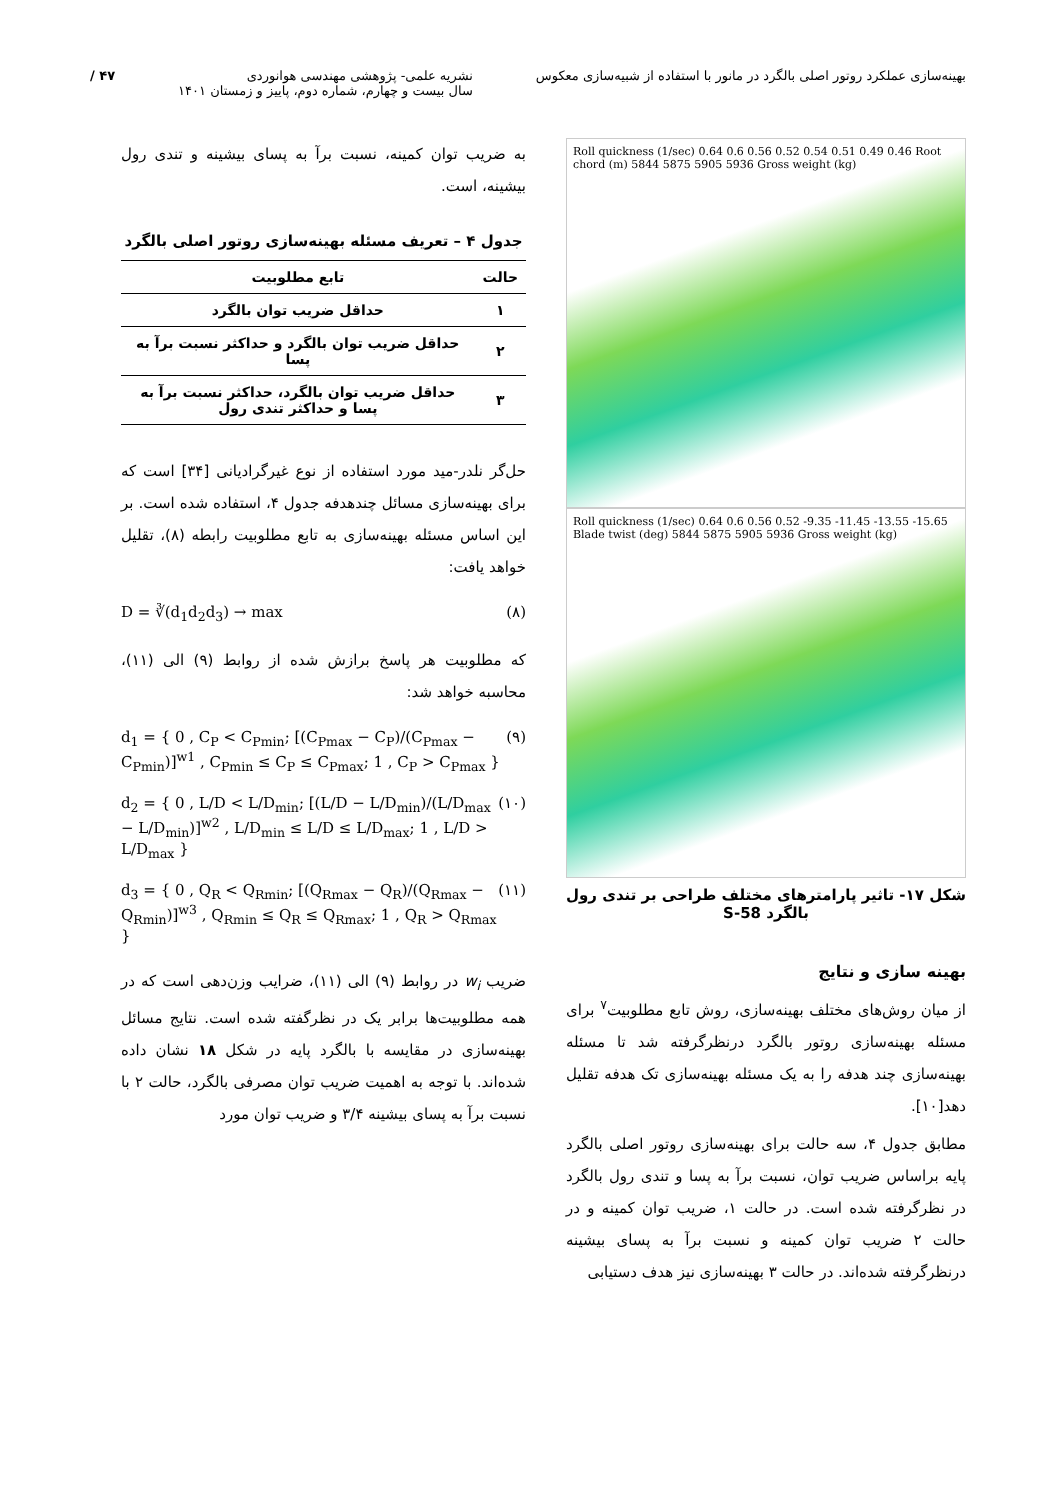بهینه‌سازی عملکرد روتور اصلی بالگرد در مانور با استفاده از شبیه‌سازی معکوس
نشریه علمی- پژوهشی مهندسی هوانوردی
سال بیست و چهارم، شماره دوم، پاییز و زمستان ۱۴۰۱
۴۷ /
Roll quickness (1/sec) 0.64 0.6 0.56 0.52 0.54 0.51 0.49 0.46 Root chord (m) 5844 5875 5905 5936 Gross weight (kg)
Roll quickness (1/sec) 0.64 0.6 0.56 0.52 -9.35 -11.45 -13.55 -15.65 Blade twist (deg) 5844 5875 5905 5936 Gross weight (kg)
شکل ۱۷- تاثیر پارامترهای مختلف طراحی بر تندی رول بالگرد S-58
بهینه سازی و نتایج
از میان روش‌های مختلف بهینه‌سازی، روش تابع مطلوبیت<sup>۷</sup> برای مسئله بهینه‌سازی روتور بالگرد درنظرگرفته شد تا مسئله بهینه‌سازی چند هدفه را به یک مسئله بهینه‌سازی تک هدفه تقلیل دهد[۱۰].
مطابق جدول ۴، سه حالت برای بهینه‌سازی روتور اصلی بالگرد پایه براساس ضریب توان، نسبت برآ به پسا و تندی رول بالگرد در نظرگرفته شده است. در حالت ۱، ضریب توان کمینه و در حالت ۲ ضریب توان کمینه و نسبت برآ به پسای بیشینه درنظرگرفته شده‌اند. در حالت ۳ بهینه‌سازی نیز هدف دستیابی
به ضریب توان کمینه، نسبت برآ به پسای بیشینه و تندی رول بیشینه، است.
جدول ۴ – تعریف مسئله بهینه‌سازی روتور اصلی بالگرد
| حالت | تابع مطلوبیت |
| --- | --- |
| ۱ | حداقل ضریب توان بالگرد |
| ۲ | حداقل ضریب توان بالگرد و حداکثر نسبت برآ به پسا |
| ۳ | حداقل ضریب توان بالگرد، حداکثر نسبت برآ به پسا و حداکثر تندی رول |
حل‌گر نلدر-مید مورد استفاده از نوع غیرگرادیانی [۳۴] است که برای بهینه‌سازی مسائل چندهدفه جدول ۴، استفاده شده است. بر این اساس مسئله بهینه‌سازی به تابع مطلوبیت رابطه (۸)، تقلیل خواهد یافت:
D = ∛(d<sub>1</sub>d<sub>2</sub>d<sub>3</sub>) → max (۸)
که مطلوبیت هر پاسخ برازش شده از روابط (۹) الی (۱۱)، محاسبه خواهد شد:
d<sub>1</sub> = { 0 , C<sub>P</sub> < C<sub>Pmin</sub>; [(C<sub>Pmax</sub> − C<sub>P</sub>)/(C<sub>Pmax</sub> − C<sub>Pmin</sub>)]<sup>w1</sup> , C<sub>Pmin</sub> ≤ C<sub>P</sub> ≤ C<sub>Pmax</sub>; 1 , C<sub>P</sub> > C<sub>Pmax</sub> } (۹)
d<sub>2</sub> = { 0 , L/D < L/D<sub>min</sub>; [(L/D − L/D<sub>min</sub>)/(L/D<sub>max</sub> − L/D<sub>min</sub>)]<sup>w2</sup> , L/D<sub>min</sub> ≤ L/D ≤ L/D<sub>max</sub>; 1 , L/D > L/D<sub>max</sub> } (۱۰)
d<sub>3</sub> = { 0 , Q<sub>R</sub> < Q<sub>Rmin</sub>; [(Q<sub>Rmax</sub> − Q<sub>R</sub>)/(Q<sub>Rmax</sub> − Q<sub>Rmin</sub>)]<sup>w3</sup> , Q<sub>Rmin</sub> ≤ Q<sub>R</sub> ≤ Q<sub>Rmax</sub>; 1 , Q<sub>R</sub> > Q<sub>Rmax</sub> } (۱۱)
ضریب w<sub>i</sub> در روابط (۹) الی (۱۱)، ضرایب وزن‌دهی است که در همه مطلوبیت‌ها برابر یک در نظرگفته شده است. نتایج مسائل بهینه‌سازی در مقایسه با بالگرد پایه در شکل ۱۸ نشان داده شده‌اند. با توجه به اهمیت ضریب توان مصرفی بالگرد، حالت ۲ با نسبت برآ به پسای بیشینه ۳/۴ و ضریب توان مورد